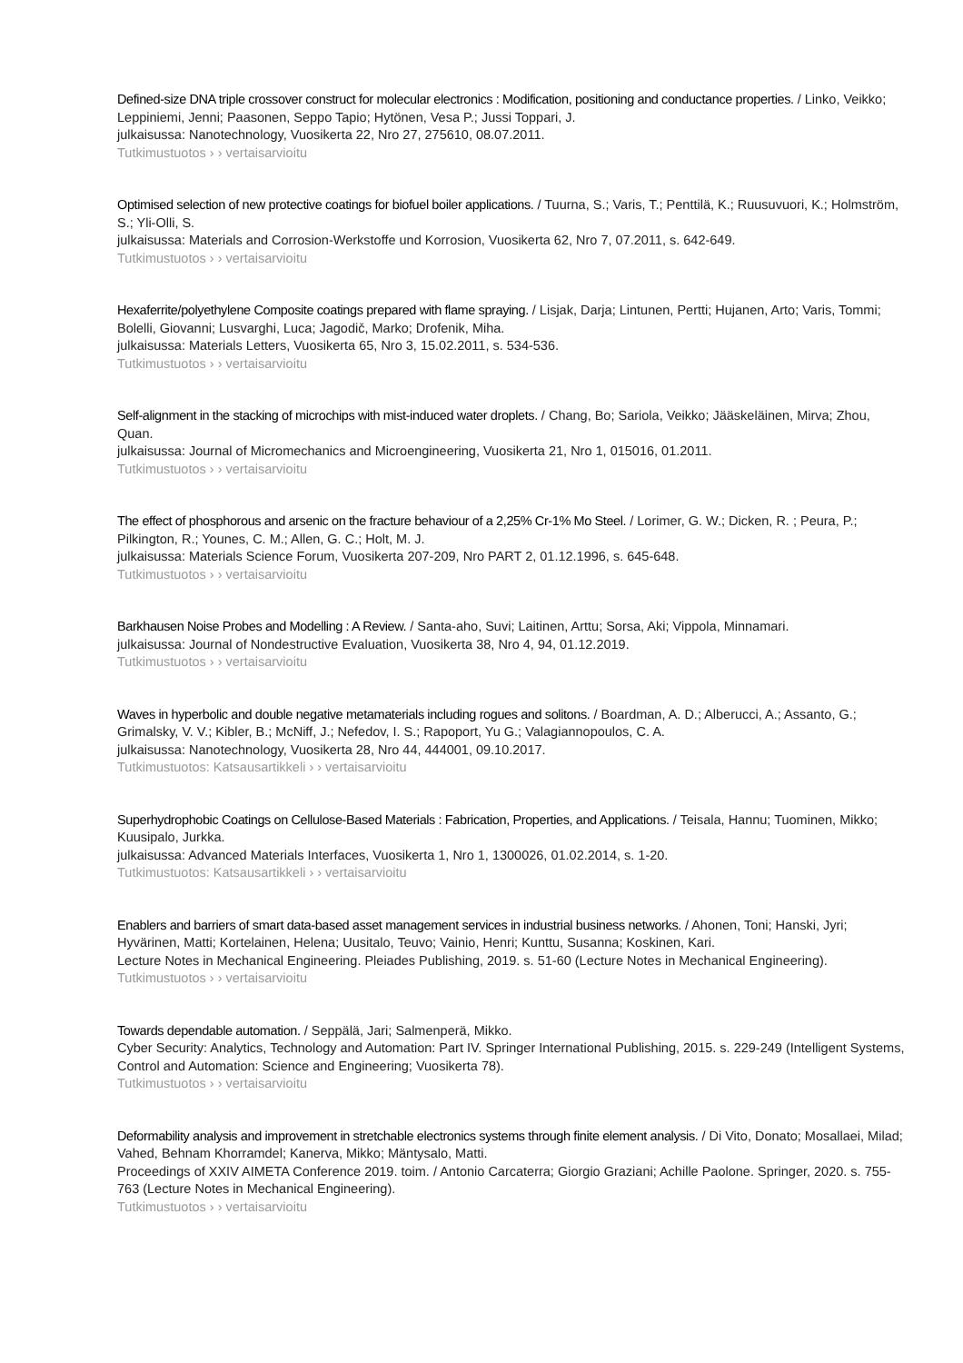Defined-size DNA triple crossover construct for molecular electronics : Modification, positioning and conductance properties. / Linko, Veikko; Leppiniemi, Jenni; Paasonen, Seppo Tapio; Hytönen, Vesa P.; Jussi Toppari, J.
julkaisussa: Nanotechnology, Vuosikerta 22, Nro 27, 275610, 08.07.2011.
Tutkimustuotos › › vertaisarvioitu
Optimised selection of new protective coatings for biofuel boiler applications. / Tuurna, S.; Varis, T.; Penttilä, K.; Ruusuvuori, K.; Holmström, S.; Yli-Olli, S.
julkaisussa: Materials and Corrosion-Werkstoffe und Korrosion, Vuosikerta 62, Nro 7, 07.2011, s. 642-649.
Tutkimustuotos › › vertaisarvioitu
Hexaferrite/polyethylene Composite coatings prepared with flame spraying. / Lisjak, Darja; Lintunen, Pertti; Hujanen, Arto; Varis, Tommi; Bolelli, Giovanni; Lusvarghi, Luca; Jagodič, Marko; Drofenik, Miha.
julkaisussa: Materials Letters, Vuosikerta 65, Nro 3, 15.02.2011, s. 534-536.
Tutkimustuotos › › vertaisarvioitu
Self-alignment in the stacking of microchips with mist-induced water droplets. / Chang, Bo; Sariola, Veikko; Jääskeläinen, Mirva; Zhou, Quan.
julkaisussa: Journal of Micromechanics and Microengineering, Vuosikerta 21, Nro 1, 015016, 01.2011.
Tutkimustuotos › › vertaisarvioitu
The effect of phosphorous and arsenic on the fracture behaviour of a 2,25% Cr-1% Mo Steel. / Lorimer, G. W.; Dicken, R. ; Peura, P.; Pilkington, R.; Younes, C. M.; Allen, G. C.; Holt, M. J.
julkaisussa: Materials Science Forum, Vuosikerta 207-209, Nro PART 2, 01.12.1996, s. 645-648.
Tutkimustuotos › › vertaisarvioitu
Barkhausen Noise Probes and Modelling : A Review. / Santa-aho, Suvi; Laitinen, Arttu; Sorsa, Aki; Vippola, Minnamari.
julkaisussa: Journal of Nondestructive Evaluation, Vuosikerta 38, Nro 4, 94, 01.12.2019.
Tutkimustuotos › › vertaisarvioitu
Waves in hyperbolic and double negative metamaterials including rogues and solitons. / Boardman, A. D.; Alberucci, A.; Assanto, G.; Grimalsky, V. V.; Kibler, B.; McNiff, J.; Nefedov, I. S.; Rapoport, Yu G.; Valagiannopoulos, C. A.
julkaisussa: Nanotechnology, Vuosikerta 28, Nro 44, 444001, 09.10.2017.
Tutkimustuotos: Katsausartikkeli › › vertaisarvioitu
Superhydrophobic Coatings on Cellulose-Based Materials : Fabrication, Properties, and Applications. / Teisala, Hannu; Tuominen, Mikko; Kuusipalo, Jurkka.
julkaisussa: Advanced Materials Interfaces, Vuosikerta 1, Nro 1, 1300026, 01.02.2014, s. 1-20.
Tutkimustuotos: Katsausartikkeli › › vertaisarvioitu
Enablers and barriers of smart data-based asset management services in industrial business networks. / Ahonen, Toni; Hanski, Jyri; Hyvärinen, Matti; Kortelainen, Helena; Uusitalo, Teuvo; Vainio, Henri; Kunttu, Susanna; Koskinen, Kari.
Lecture Notes in Mechanical Engineering. Pleiades Publishing, 2019. s. 51-60 (Lecture Notes in Mechanical Engineering).
Tutkimustuotos › › vertaisarvioitu
Towards dependable automation. / Seppälä, Jari; Salmenperä, Mikko.
Cyber Security: Analytics, Technology and Automation: Part IV. Springer International Publishing, 2015. s. 229-249 (Intelligent Systems, Control and Automation: Science and Engineering; Vuosikerta 78).
Tutkimustuotos › › vertaisarvioitu
Deformability analysis and improvement in stretchable electronics systems through finite element analysis. / Di Vito, Donato; Mosallaei, Milad; Vahed, Behnam Khorramdel; Kanerva, Mikko; Mäntysalo, Matti.
Proceedings of XXIV AIMETA Conference 2019. toim. / Antonio Carcaterra; Giorgio Graziani; Achille Paolone. Springer, 2020. s. 755-763 (Lecture Notes in Mechanical Engineering).
Tutkimustuotos › › vertaisarvioitu